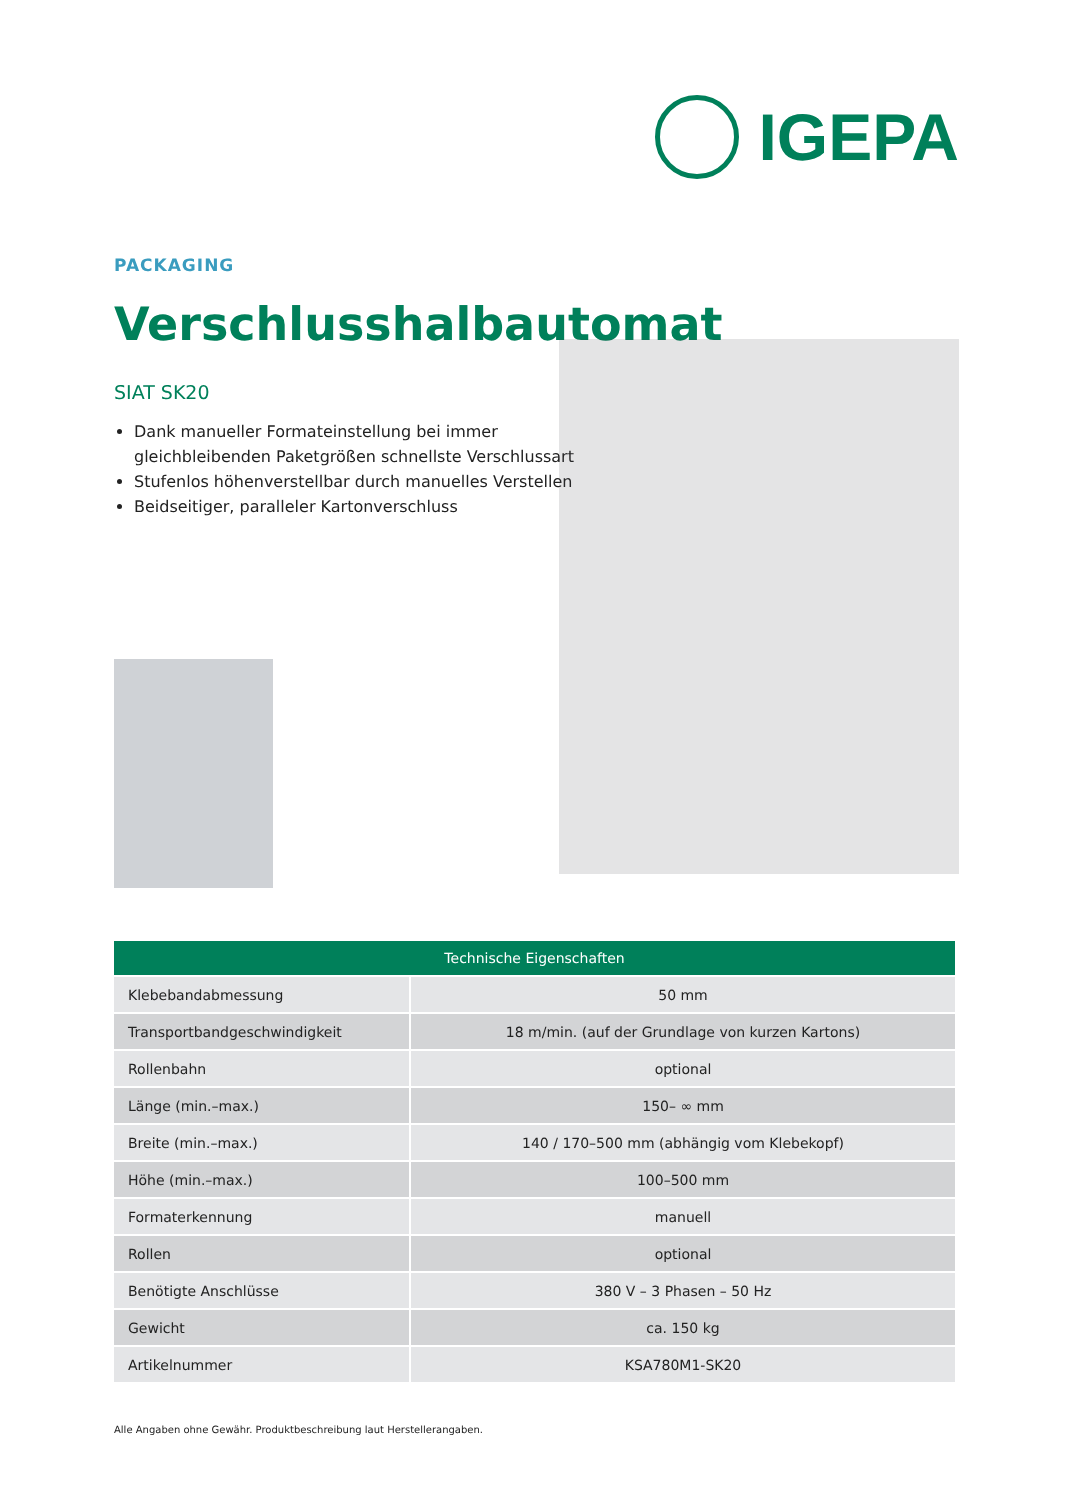IGEPA
PACKAGING
Verschlusshalbautomat
SIAT SK20
Dank manueller Formateinstellung bei immer gleichbleibenden Paketgrößen schnellste Verschlussart
Stufenlos höhenverstellbar durch manuelles Verstellen
Beidseitiger, paralleler Kartonverschluss
| Technische Eigenschaften | |
| --- | --- |
| Klebebandabmessung | 50 mm |
| Transportbandgeschwindigkeit | 18 m/min. (auf der Grundlage von kurzen Kartons) |
| Rollenbahn | optional |
| Länge (min.–max.) | 150– ∞ mm |
| Breite (min.–max.) | 140 / 170–500 mm (abhängig vom Klebekopf) |
| Höhe (min.–max.) | 100–500 mm |
| Formaterkennung | manuell |
| Rollen | optional |
| Benötigte Anschlüsse | 380 V – 3 Phasen – 50 Hz |
| Gewicht | ca. 150 kg |
| Artikelnummer | KSA780M1-SK20 |
Alle Angaben ohne Gewähr. Produktbeschreibung laut Herstellerangaben.